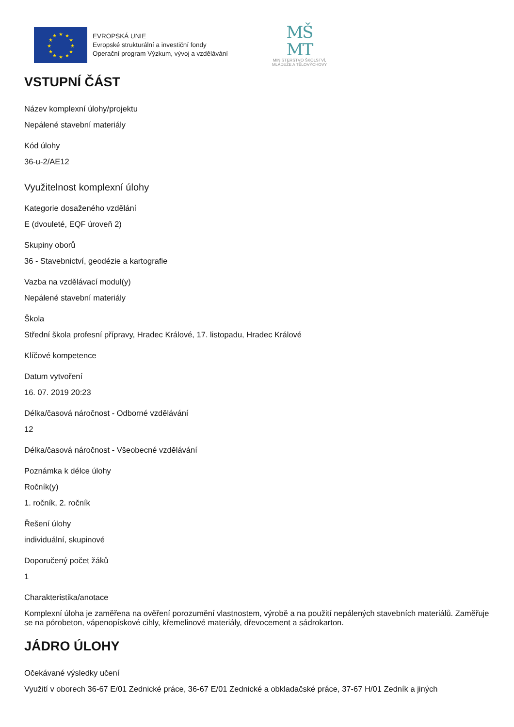★
★
★
★
★
★
★
★
★
★
★
★
EVROPSKÁ UNIE
Evropské strukturální a investiční fondy
Operační program Výzkum, vývoj a vzdělávání
MŠ
MT
MINISTERSTVO ŠKOLSTVÍ,
MLÁDEŽE A TĚLOVÝCHOVY
VSTUPNÍ ČÁST
Název komplexní úlohy/projektu
Nepálené stavební materiály
Kód úlohy
36-u-2/AE12
Využitelnost komplexní úlohy
Kategorie dosaženého vzdělání
E (dvouleté, EQF úroveň 2)
Skupiny oborů
36 - Stavebnictví, geodézie a kartografie
Vazba na vzdělávací modul(y)
Nepálené stavební materiály
Škola
Střední škola profesní přípravy, Hradec Králové, 17. listopadu, Hradec Králové
Klíčové kompetence
Datum vytvoření
16. 07. 2019 20:23
Délka/časová náročnost - Odborné vzdělávání
12
Délka/časová náročnost - Všeobecné vzdělávání
Poznámka k délce úlohy
Ročník(y)
1. ročník, 2. ročník
Řešení úlohy
individuální, skupinové
Doporučený počet žáků
1
Charakteristika/anotace
Komplexní úloha je zaměřena na ověření porozumění vlastnostem, výrobě a na použití nepálených stavebních materiálů. Zaměřuje se na pórobeton, vápenopískové cihly, křemelinové materiály, dřevocement a sádrokarton.
JÁDRO ÚLOHY
Očekávané výsledky učení
Využití v oborech 36-67 E/01 Zednické práce, 36-67 E/01 Zednické a obkladačské práce, 37-67 H/01 Zedník a jiných